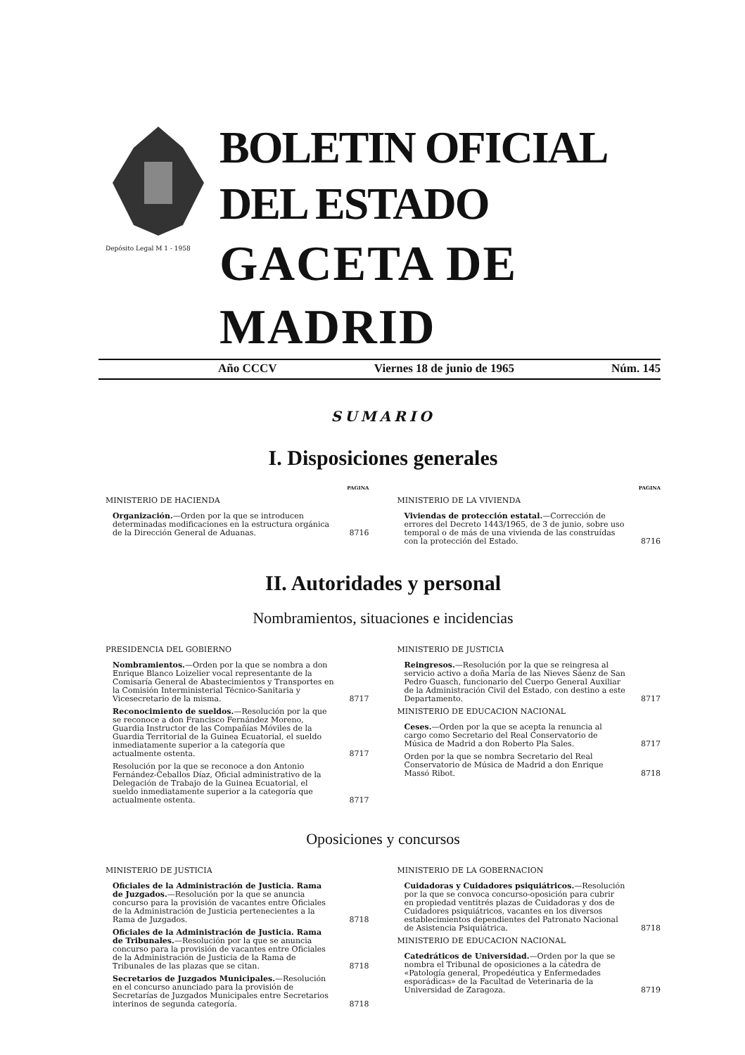Depósito Legal M 1 - 1958
BOLETIN OFICIAL DEL ESTADO
GACETA DE MADRID
Año CCCV Viernes 18 de junio de 1965 Núm. 145
SUMARIO
I. Disposiciones generales
PAGINA
MINISTERIO DE HACIENDA
Organización.—Orden por la que se introducen determinadas modificaciones en la estructura orgánica de la Dirección General de Aduanas.
8716
PAGINA
MINISTERIO DE LA VIVIENDA
Viviendas de protección estatal.—Corrección de errores del Decreto 1443/1965, de 3 de junio, sobre uso temporal o de más de una vivienda de las construídas con la protección del Estado.
8716
II. Autoridades y personal
Nombramientos, situaciones e incidencias
PRESIDENCIA DEL GOBIERNO
Nombramientos.—Orden por la que se nombra a don Enrique Blanco Loizelier vocal representante de la Comisaría General de Abastecimientos y Transportes en la Comisión Interministerial Técnico-Sanitaria y Vicesecretario de la misma.
8717
Reconocimiento de sueldos.—Resolución por la que se reconoce a don Francisco Fernández Moreno, Guardia Instructor de las Compañías Móviles de la Guardia Territorial de la Guinea Ecuatorial, el sueldo inmediatamente superior a la categoría que actualmente ostenta.
8717
Resolución por la que se reconoce a don Antonio Fernández-Ceballos Díaz, Oficial administrativo de la Delegación de Trabajo de la Guinea Ecuatorial, el sueldo inmediatamente superior a la categoría que actualmente ostenta.
8717
MINISTERIO DE JUSTICIA
Reingresos.—Resolución por la que se reingresa al servicio activo a doña María de las Nieves Sáenz de San Pedro Guasch, funcionario del Cuerpo General Auxiliar de la Administración Civil del Estado, con destino a este Departamento.
8717
MINISTERIO DE EDUCACION NACIONAL
Ceses.—Orden por la que se acepta la renuncia al cargo como Secretario del Real Conservatorio de Música de Madrid a don Roberto Pla Sales.
8717
Orden por la que se nombra Secretario del Real Conservatorio de Música de Madrid a don Enrique Massó Ribot.
8718
Oposiciones y concursos
MINISTERIO DE JUSTICIA
Oficiales de la Administración de Justicia. Rama de Juzgados.—Resolución por la que se anuncia concurso para la provisión de vacantes entre Oficiales de la Administración de Justicia pertenecientes a la Rama de Juzgados.
8718
Oficiales de la Administración de Justicia. Rama de Tribunales.—Resolución por la que se anuncia concurso para la provisión de vacantes entre Oficiales de la Administración de Justicia de la Rama de Tribunales de las plazas que se citan.
8718
Secretarios de Juzgados Municipales.—Resolución en el concurso anunciado para la provisión de Secretarías de Juzgados Municipales entre Secretarios interinos de segunda categoría.
8718
MINISTERIO DE LA GOBERNACION
Cuidadoras y Cuidadores psiquiátricos.—Resolución por la que se convoca concurso-oposición para cubrir en propiedad ventitrés plazas de Cuidadoras y dos de Cuidadores psiquiátricos, vacantes en los diversos establecimientos dependientes del Patronato Nacional de Asistencia Psiquiátrica.
8718
MINISTERIO DE EDUCACION NACIONAL
Catedráticos de Universidad.—Orden por la que se nombra el Tribunal de oposiciones a la cátedra de «Patología general, Propedéutica y Enfermedades esporádicas» de la Facultad de Veterinaria de la Universidad de Zaragoza.
8719